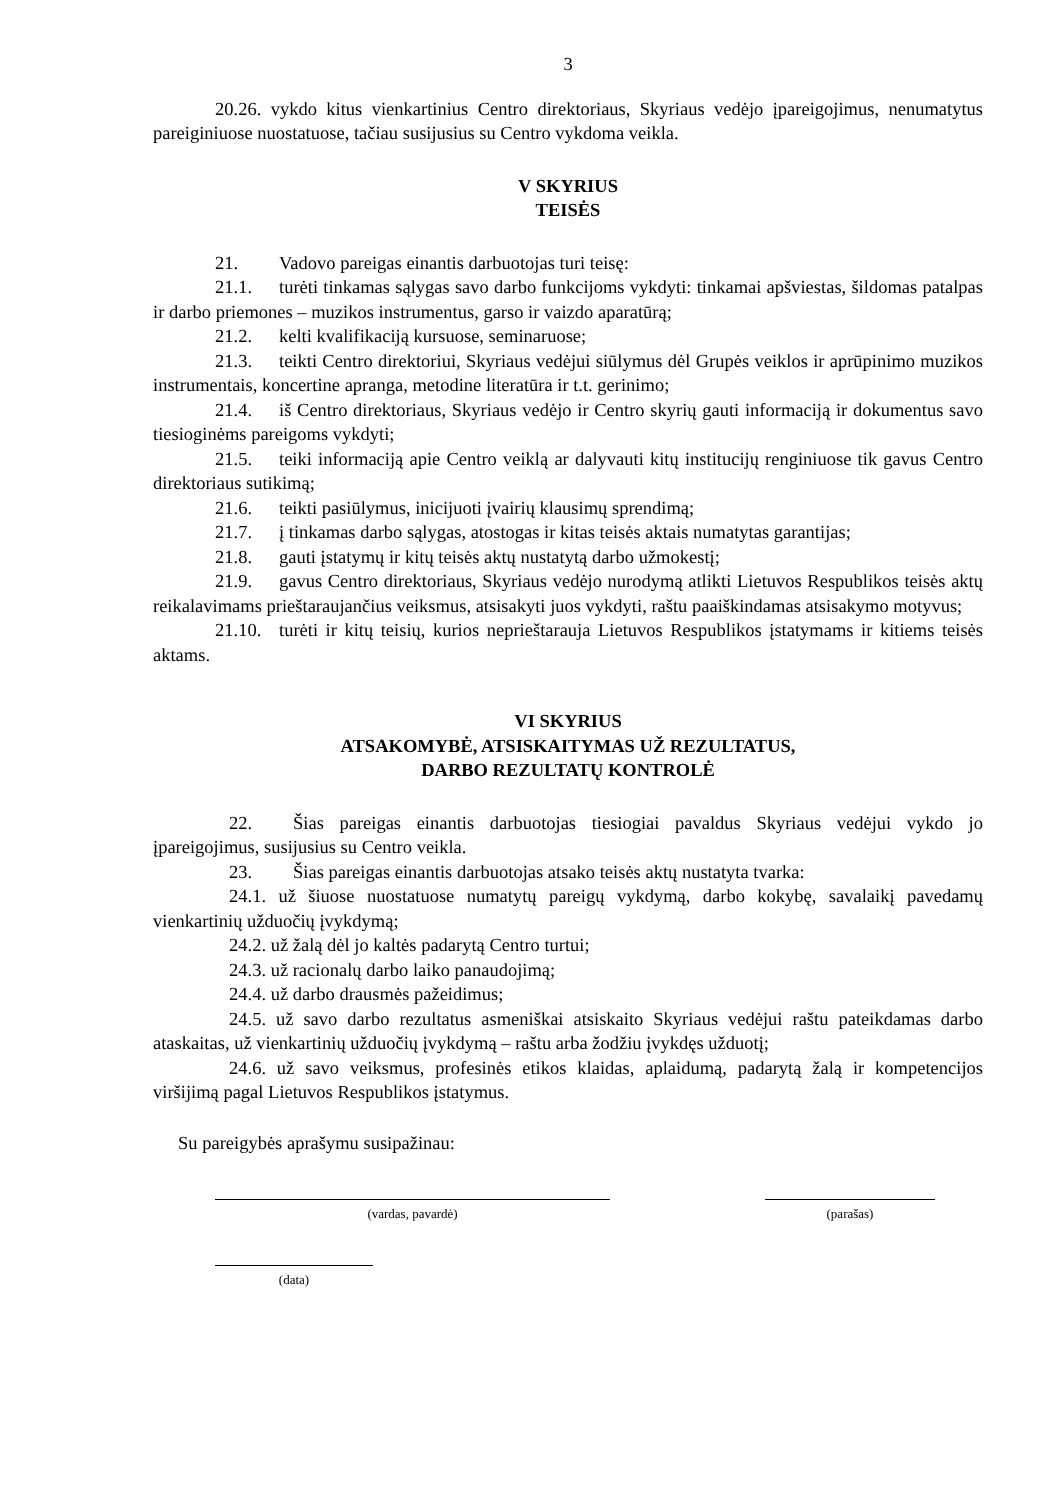3
20.26. vykdo kitus vienkartinius Centro direktoriaus, Skyriaus vedėjo įpareigojimus, nenumatytus pareiginiuose nuostatuose, tačiau susijusius su Centro vykdoma veikla.
V SKYRIUS
TEISĖS
21. Vadovo pareigas einantis darbuotojas turi teisę:
21.1. turėti tinkamas sąlygas savo darbo funkcijoms vykdyti: tinkamai apšviestas, šildomas patalpas ir darbo priemones – muzikos instrumentus, garso ir vaizdo aparatūrą;
21.2. kelti kvalifikaciją kursuose, seminaruose;
21.3. teikti Centro direktoriui, Skyriaus vedėjui siūlymus dėl Grupės veiklos ir aprūpinimo muzikos instrumentais, koncertine apranga, metodine literatūra ir t.t. gerinimo;
21.4. iš Centro direktoriaus, Skyriaus vedėjo ir Centro skyrių gauti informaciją ir dokumentus savo tiesioginėms pareigoms vykdyti;
21.5. teiki informaciją apie Centro veiklą ar dalyvauti kitų institucijų renginiuose tik gavus Centro direktoriaus sutikimą;
21.6. teikti pasiūlymus, inicijuoti įvairių klausimų sprendimą;
21.7. į tinkamas darbo sąlygas, atostogas ir kitas teisės aktais numatytas garantijas;
21.8. gauti įstatymų ir kitų teisės aktų nustatytą darbo užmokestį;
21.9. gavus Centro direktoriaus, Skyriaus vedėjo nurodymą atlikti Lietuvos Respublikos teisės aktų reikalavimams prieštaraujančius veiksmus, atsisakyti juos vykdyti, raštu paaiškindamas atsisakymo motyvus;
21.10. turėti ir kitų teisių, kurios neprieštarauja Lietuvos Respublikos įstatymams ir kitiems teisės aktams.
VI SKYRIUS
ATSAKOMYBĖ, ATSISKAITYMAS UŽ REZULTATUS,
DARBO REZULTATŲ KONTROLĖ
22. Šias pareigas einantis darbuotojas tiesiogiai pavaldus Skyriaus vedėjui vykdo jo įpareigojimus, susijusius su Centro veikla.
23. Šias pareigas einantis darbuotojas atsako teisės aktų nustatyta tvarka:
24.1. už šiuose nuostatuose numatytų pareigų vykdymą, darbo kokybę, savalaikį pavedamų vienkartinių užduočių įvykdymą;
24.2. už žalą dėl jo kaltės padarytą Centro turtui;
24.3. už racionalų darbo laiko panaudojimą;
24.4. už darbo drausmės pažeidimus;
24.5. už savo darbo rezultatus asmeniškai atsiskaito Skyriaus vedėjui raštu pateikdamas darbo ataskaitas, už vienkartinių užduočių įvykdymą – raštu arba žodžiu įvykdęs užduotį;
24.6. už savo veiksmus, profesinės etikos klaidas, aplaidumą, padarytą žalą ir kompetencijos viršijimą pagal Lietuvos Respublikos įstatymus.
Su pareigybės aprašymu susipažinau:
(vardas, pavardė) (parašas)
(data)